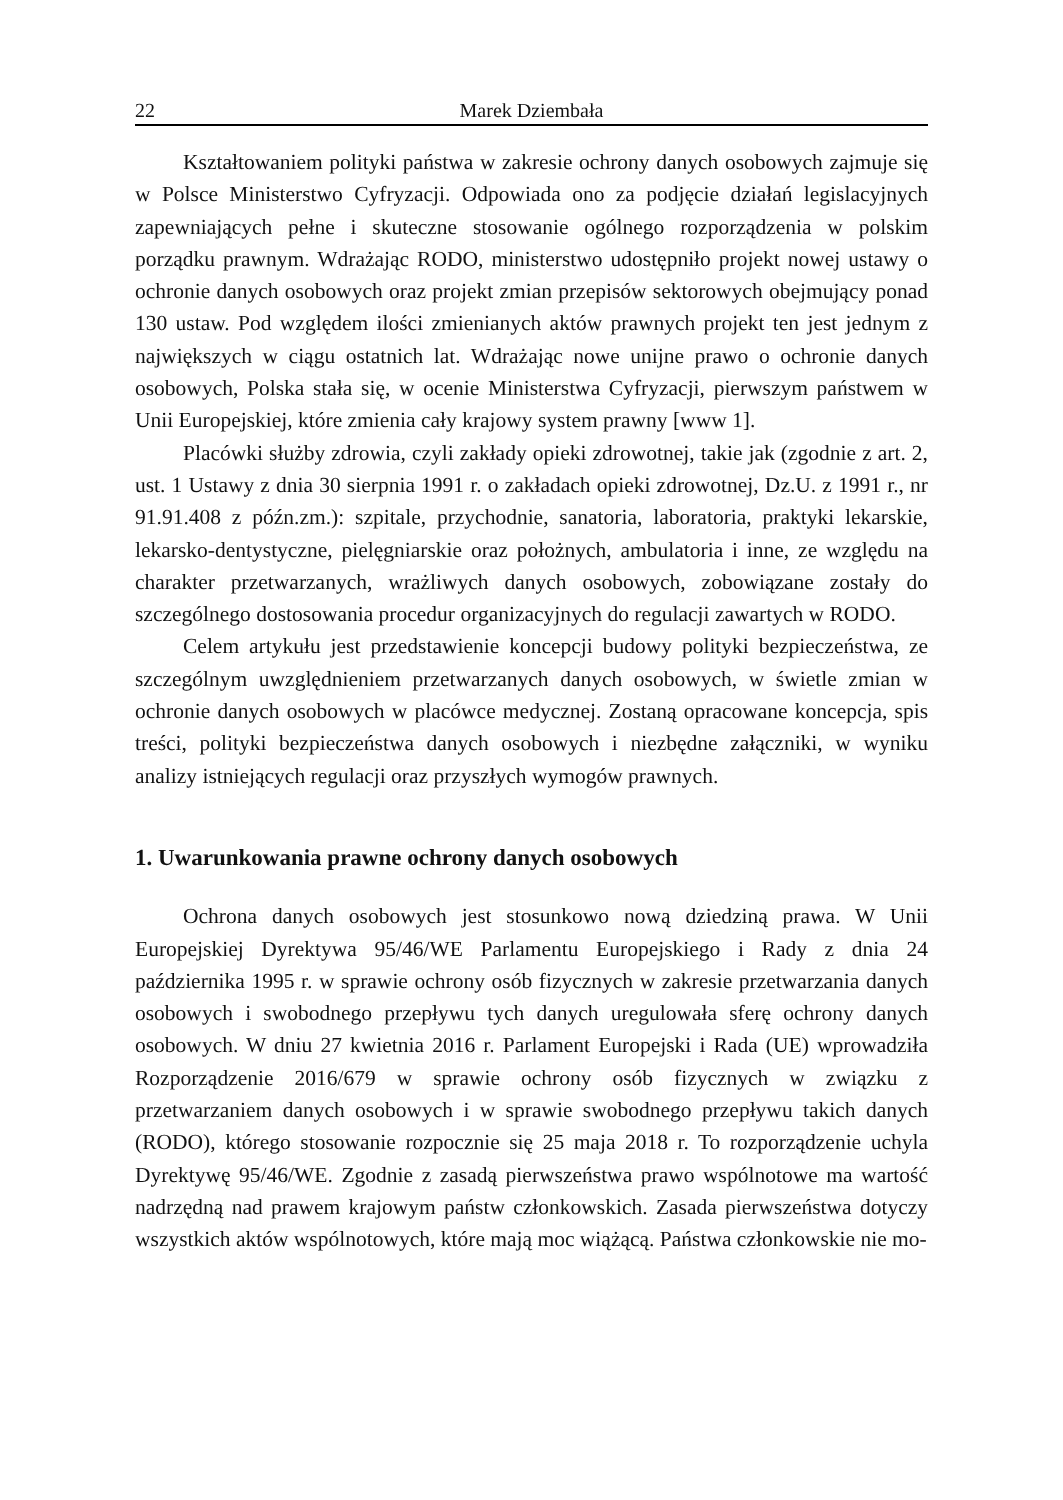22 Marek Dziembała
Kształtowaniem polityki państwa w zakresie ochrony danych osobowych zajmuje się w Polsce Ministerstwo Cyfryzacji. Odpowiada ono za podjęcie działań legislacyjnych zapewniających pełne i skuteczne stosowanie ogólnego rozporządzenia w polskim porządku prawnym. Wdrażając RODO, ministerstwo udostępniło projekt nowej ustawy o ochronie danych osobowych oraz projekt zmian przepisów sektorowych obejmujący ponad 130 ustaw. Pod względem ilości zmienianych aktów prawnych projekt ten jest jednym z największych w ciągu ostatnich lat. Wdrażając nowe unijne prawo o ochronie danych osobowych, Polska stała się, w ocenie Ministerstwa Cyfryzacji, pierwszym państwem w Unii Europejskiej, które zmienia cały krajowy system prawny [www 1].
Placówki służby zdrowia, czyli zakłady opieki zdrowotnej, takie jak (zgodnie z art. 2, ust. 1 Ustawy z dnia 30 sierpnia 1991 r. o zakładach opieki zdrowotnej, Dz.U. z 1991 r., nr 91.91.408 z późn.zm.): szpitale, przychodnie, sanatoria, laboratoria, praktyki lekarskie, lekarsko-dentystyczne, pielęgniarskie oraz położnych, ambulatoria i inne, ze względu na charakter przetwarzanych, wrażliwych danych osobowych, zobowiązane zostały do szczególnego dostosowania procedur organizacyjnych do regulacji zawartych w RODO.
Celem artykułu jest przedstawienie koncepcji budowy polityki bezpieczeństwa, ze szczególnym uwzględnieniem przetwarzanych danych osobowych, w świetle zmian w ochronie danych osobowych w placówce medycznej. Zostaną opracowane koncepcja, spis treści, polityki bezpieczeństwa danych osobowych i niezbędne załączniki, w wyniku analizy istniejących regulacji oraz przyszłych wymogów prawnych.
1. Uwarunkowania prawne ochrony danych osobowych
Ochrona danych osobowych jest stosunkowo nową dziedziną prawa. W Unii Europejskiej Dyrektywa 95/46/WE Parlamentu Europejskiego i Rady z dnia 24 października 1995 r. w sprawie ochrony osób fizycznych w zakresie przetwarzania danych osobowych i swobodnego przepływu tych danych uregulowała sferę ochrony danych osobowych. W dniu 27 kwietnia 2016 r. Parlament Europejski i Rada (UE) wprowadziła Rozporządzenie 2016/679 w sprawie ochrony osób fizycznych w związku z przetwarzaniem danych osobowych i w sprawie swobodnego przepływu takich danych (RODO), którego stosowanie rozpocznie się 25 maja 2018 r. To rozporządzenie uchyla Dyrektywę 95/46/WE. Zgodnie z zasadą pierwszeństwa prawo wspólnotowe ma wartość nadrzędną nad prawem krajowym państw członkowskich. Zasada pierwszeństwa dotyczy wszystkich aktów wspólnotowych, które mają moc wiążącą. Państwa członkowskie nie mo-